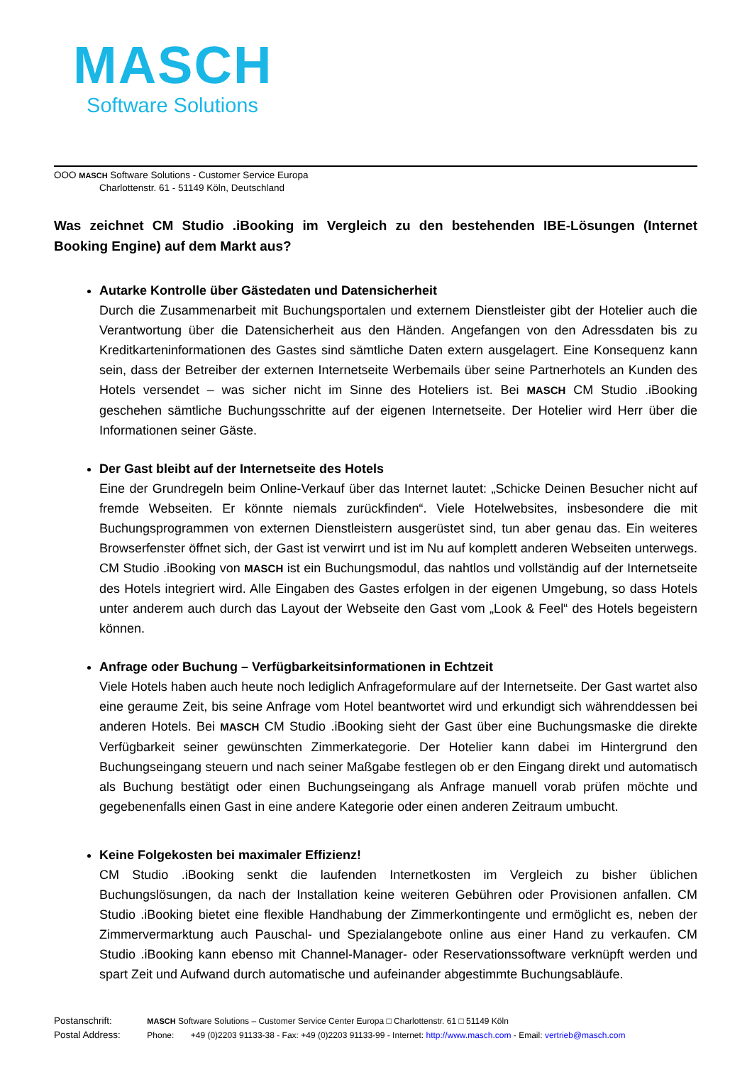MASCH
Software Solutions
OOO MASCH Software Solutions - Customer Service Europa
Charlottenstr. 61 - 51149 Köln, Deutschland
Was zeichnet CM Studio .iBooking im Vergleich zu den bestehenden IBE-Lösungen (Internet Booking Engine) auf dem Markt aus?
Autarke Kontrolle über Gästedaten und Datensicherheit
Durch die Zusammenarbeit mit Buchungsportalen und externem Dienstleister gibt der Hotelier auch die Verantwortung über die Datensicherheit aus den Händen. Angefangen von den Adressdaten bis zu Kreditkarteninformationen des Gastes sind sämtliche Daten extern ausgelagert. Eine Konsequenz kann sein, dass der Betreiber der externen Internetseite Werbemails über seine Partnerhotels an Kunden des Hotels versendet – was sicher nicht im Sinne des Hoteliers ist. Bei MASCH CM Studio .iBooking geschehen sämtliche Buchungsschritte auf der eigenen Internetseite. Der Hotelier wird Herr über die Informationen seiner Gäste.
Der Gast bleibt auf der Internetseite des Hotels
Eine der Grundregeln beim Online-Verkauf über das Internet lautet: „Schicke Deinen Besucher nicht auf fremde Webseiten. Er könnte niemals zurückfinden“. Viele Hotelwebsites, insbesondere die mit Buchungsprogrammen von externen Dienstleistern ausgerüstet sind, tun aber genau das. Ein weiteres Browserfenster öffnet sich, der Gast ist verwirrt und ist im Nu auf komplett anderen Webseiten unterwegs. CM Studio .iBooking von MASCH ist ein Buchungsmodul, das nahtlos und vollständig auf der Internetseite des Hotels integriert wird. Alle Eingaben des Gastes erfolgen in der eigenen Umgebung, so dass Hotels unter anderem auch durch das Layout der Webseite den Gast vom „Look & Feel“ des Hotels begeistern können.
Anfrage oder Buchung – Verfügbarkeitsinformationen in Echtzeit
Viele Hotels haben auch heute noch lediglich Anfrageformulare auf der Internetseite. Der Gast wartet also eine geraume Zeit, bis seine Anfrage vom Hotel beantwortet wird und erkundigt sich währenddessen bei anderen Hotels. Bei MASCH CM Studio .iBooking sieht der Gast über eine Buchungsmaske die direkte Verfügbarkeit seiner gewünschten Zimmerkategorie. Der Hotelier kann dabei im Hintergrund den Buchungseingang steuern und nach seiner Maßgabe festlegen ob er den Eingang direkt und automatisch als Buchung bestätigt oder einen Buchungseingang als Anfrage manuell vorab prüfen möchte und gegebenenfalls einen Gast in eine andere Kategorie oder einen anderen Zeitraum umbucht.
Keine Folgekosten bei maximaler Effizienz!
CM Studio .iBooking senkt die laufenden Internetkosten im Vergleich zu bisher üblichen Buchungslösungen, da nach der Installation keine weiteren Gebühren oder Provisionen anfallen. CM Studio .iBooking bietet eine flexible Handhabung der Zimmerkontingente und ermöglicht es, neben der Zimmervermarktung auch Pauschal- und Spezialangebote online aus einer Hand zu verkaufen. CM Studio .iBooking kann ebenso mit Channel-Manager- oder Reservationssoftware verknüpft werden und spart Zeit und Aufwand durch automatische und aufeinander abgestimmte Buchungsabläufe.
Postanschrift: MASCH Software Solutions – Customer Service Center Europa □ Charlottenstr. 61 □ 51149 Köln
Postal Address: Phone: +49 (0)2203 91133-38 - Fax: +49 (0)2203 91133-99 - Internet: http://www.masch.com - Email: vertrieb@masch.com